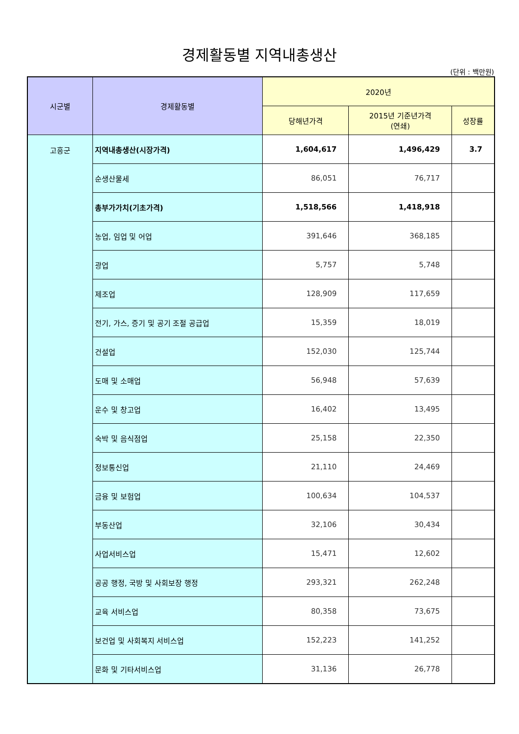경제활동별 지역내총생산
(단위 : 백만원)
| 시군별 | 경제활동별 | 2020년 | | |
| --- | --- | --- | --- | --- |
| | | 당해년가격 | 2015년 기준년가격 (연쇄) | 성장률 |
| 고흥군 | 지역내총생산(시장가격) | 1,604,617 | 1,496,429 | 3.7 |
| | 순생산물세 | 86,051 | 76,717 | |
| | 총부가가치(기초가격) | 1,518,566 | 1,418,918 | |
| | 농업, 임업 및 어업 | 391,646 | 368,185 | |
| | 광업 | 5,757 | 5,748 | |
| | 제조업 | 128,909 | 117,659 | |
| | 전기, 가스, 증기 및 공기 조절 공급업 | 15,359 | 18,019 | |
| | 건설업 | 152,030 | 125,744 | |
| | 도매 및 소매업 | 56,948 | 57,639 | |
| | 운수 및 창고업 | 16,402 | 13,495 | |
| | 숙박 및 음식점업 | 25,158 | 22,350 | |
| | 정보통신업 | 21,110 | 24,469 | |
| | 금융 및 보험업 | 100,634 | 104,537 | |
| | 부동산업 | 32,106 | 30,434 | |
| | 사업서비스업 | 15,471 | 12,602 | |
| | 공공 행정, 국방 및 사회보장 행정 | 293,321 | 262,248 | |
| | 교육 서비스업 | 80,358 | 73,675 | |
| | 보건업 및 사회복지 서비스업 | 152,223 | 141,252 | |
| | 문화 및 기타서비스업 | 31,136 | 26,778 | |